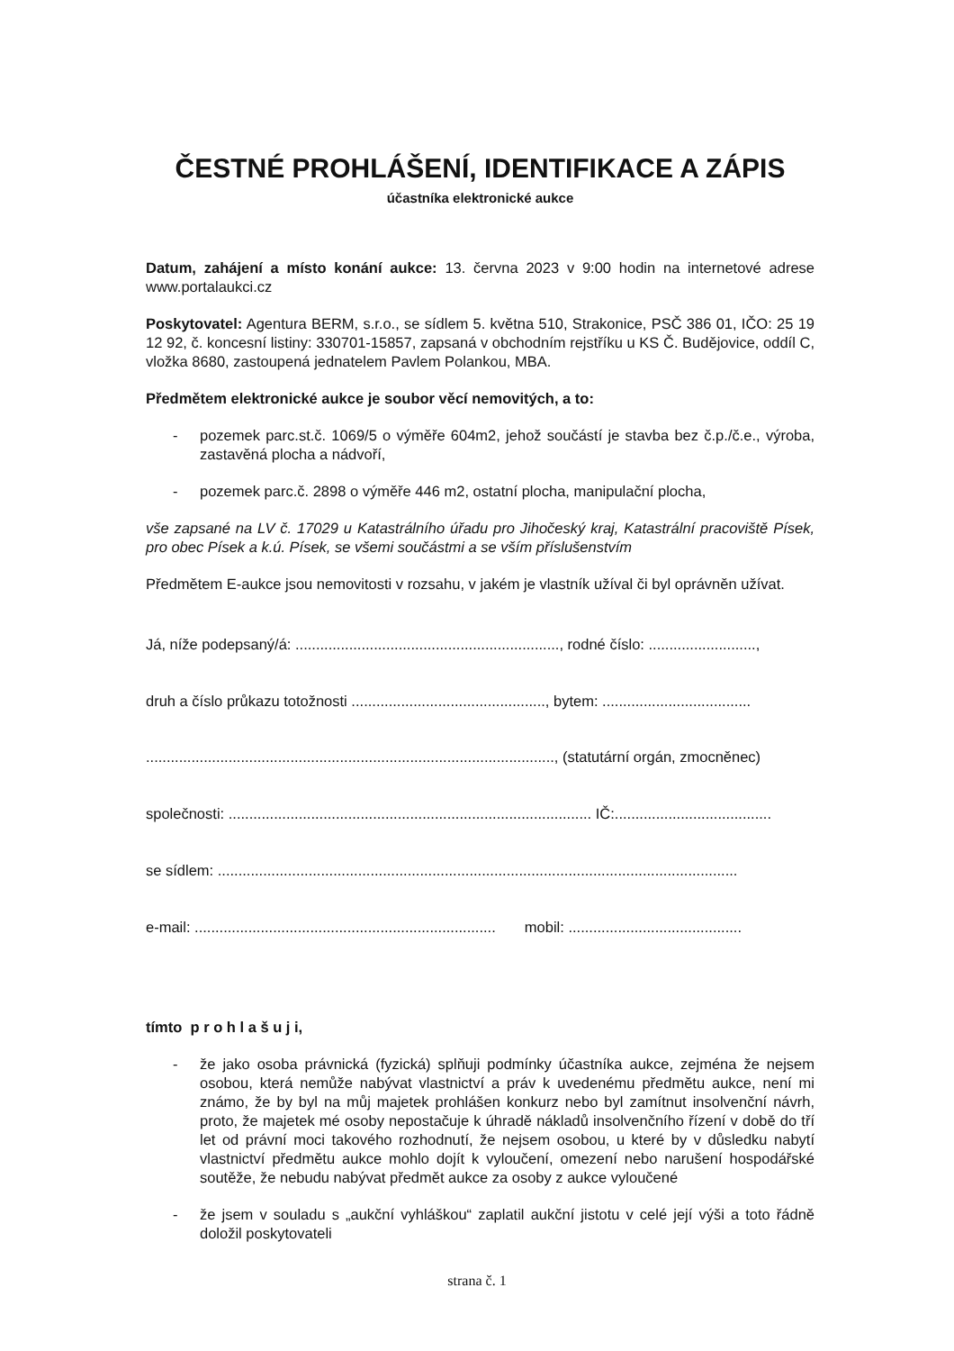ČESTNÉ PROHLÁŠENÍ, IDENTIFIKACE A ZÁPIS
účastníka elektronické aukce
Datum, zahájení a místo konání aukce: 13. června 2023 v 9:00 hodin na internetové adrese www.portalaukci.cz
Poskytovatel: Agentura BERM, s.r.o., se sídlem 5. května 510, Strakonice, PSČ 386 01, IČO: 25 19 12 92, č. koncesní listiny: 330701-15857, zapsaná v obchodním rejstříku u KS Č. Budějovice, oddíl C, vložka 8680, zastoupená jednatelem Pavlem Polankou, MBA.
Předmětem elektronické aukce je soubor věcí nemovitých, a to:
- pozemek parc.st.č. 1069/5 o výměře 604m2, jehož součástí je stavba bez č.p./č.e., výroba, zastavěná plocha a nádvoří,
- pozemek parc.č. 2898 o výměře 446 m2, ostatní plocha, manipulační plocha,
vše zapsané na LV č. 17029 u Katastrálního úřadu pro Jihočeský kraj, Katastrální pracoviště Písek, pro obec Písek a k.ú. Písek, se všemi součástmi a se vším příslušenstvím
Předmětem E-aukce jsou nemovitosti v rozsahu, v jakém je vlastník užíval či byl oprávněn užívat.
Já, níže podepsaný/á: ................................................................, rodné číslo: ..........................,
druh a číslo průkazu totožnosti ..............................................., bytem: ....................................
..................................................................................................., (statutární orgán, zmocněnec)
společnosti: ........................................................................................ IČ:......................................
se sídlem: ..............................................................................................................................
e-mail: ......................................................................... mobil: ..........................................
tímto p r o h l a š u j i,
- že jako osoba právnická (fyzická) splňuji podmínky účastníka aukce, zejména že nejsem osobou, která nemůže nabývat vlastnictví a práv k uvedenému předmětu aukce, není mi známo, že by byl na můj majetek prohlášen konkurz nebo byl zamítnut insolvenční návrh, proto, že majetek mé osoby nepostačuje k úhradě nákladů insolvenčního řízení v době do tří let od právní moci takového rozhodnutí, že nejsem osobou, u které by v důsledku nabytí vlastnictví předmětu aukce mohlo dojít k vyloučení, omezení nebo narušení hospodářské soutěže, že nebudu nabývat předmět aukce za osoby z aukce vyloučené
- že jsem v souladu s „aukční vyhláškou“ zaplatil aukční jistotu v celé její výši a toto řádně doložil poskytovateli
strana č. 1